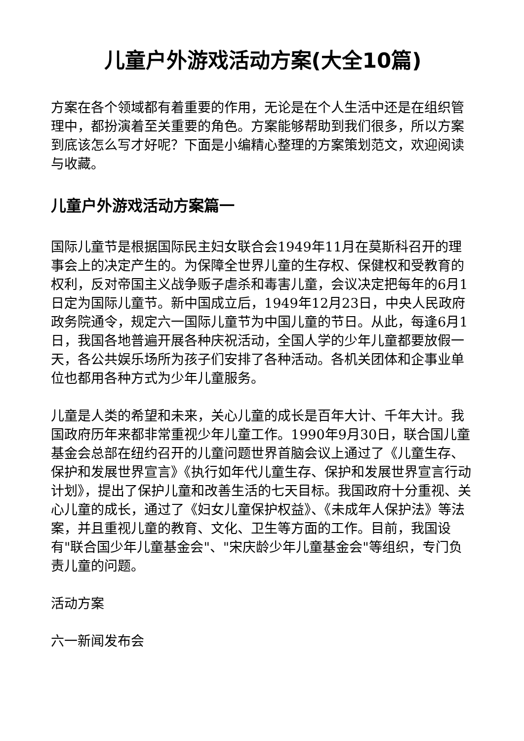儿童户外游戏活动方案(大全10篇)
方案在各个领域都有着重要的作用，无论是在个人生活中还是在组织管理中，都扮演着至关重要的角色。方案能够帮助到我们很多，所以方案到底该怎么写才好呢？下面是小编精心整理的方案策划范文，欢迎阅读与收藏。
儿童户外游戏活动方案篇一
国际儿童节是根据国际民主妇女联合会1949年11月在莫斯科召开的理事会上的决定产生的。为保障全世界儿童的生存权、保健权和受教育的权利，反对帝国主义战争贩子虐杀和毒害儿童，会议决定把每年的6月1日定为国际儿童节。新中国成立后，1949年12月23日，中央人民政府政务院通令，规定六一国际儿童节为中国儿童的节日。从此，每逢6月1日，我国各地普遍开展各种庆祝活动，全国人学的少年儿童都要放假一天，各公共娱乐场所为孩子们安排了各种活动。各机关团体和企事业单位也都用各种方式为少年儿童服务。
儿童是人类的希望和未来，关心儿童的成长是百年大计、千年大计。我国政府历年来都非常重视少年儿童工作。1990年9月30日，联合国儿童基金会总部在纽约召开的儿童问题世界首脑会议上通过了《儿童生存、保护和发展世界宣言》《执行如年代儿童生存、保护和发展世界宣言行动计划》，提出了保护儿童和改善生活的七天目标。我国政府十分重视、关心儿童的成长，通过了《妇女儿童保护权益》、《未成年人保护法》等法案，并且重视儿童的教育、文化、卫生等方面的工作。目前，我国设有"联合国少年儿童基金会"、"宋庆龄少年儿童基金会"等组织，专门负责儿童的问题。
活动方案
六一新闻发布会